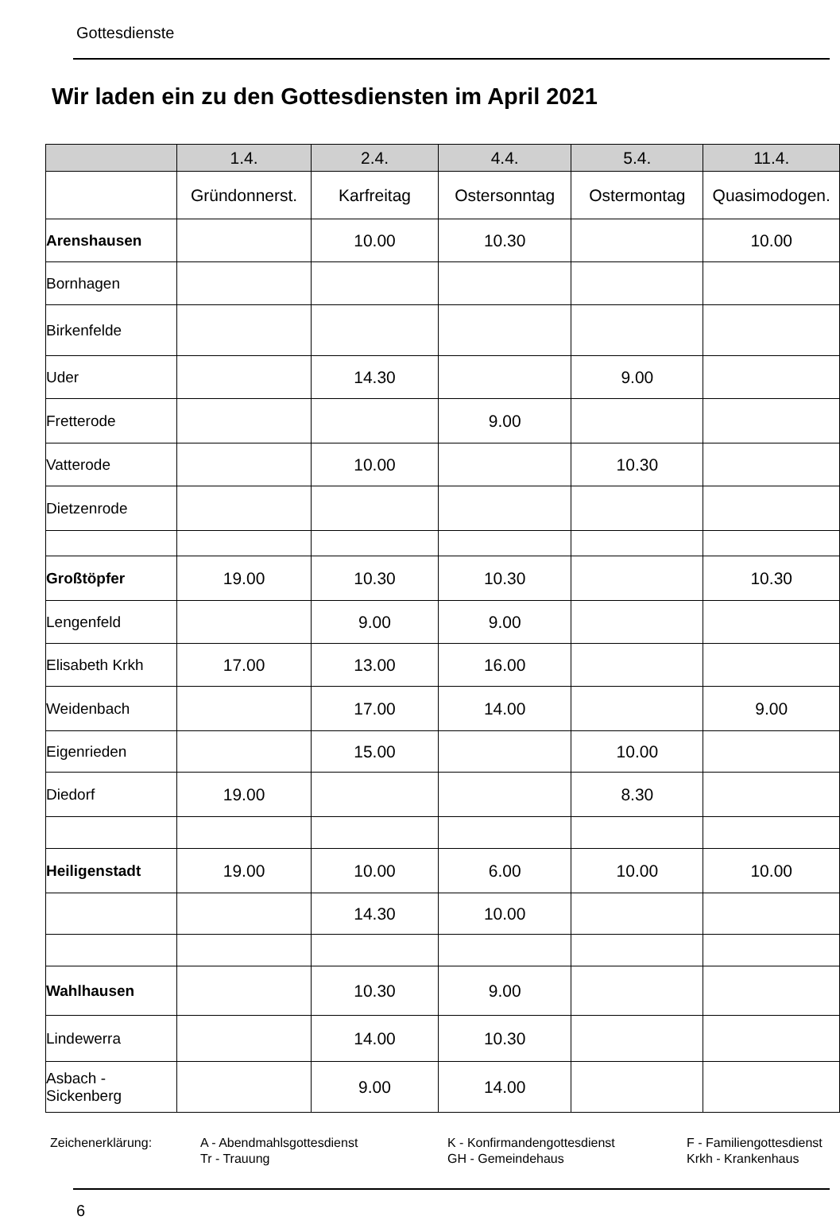Gottesdienste
Wir laden ein zu den Gottesdiensten im April 2021
| | 1.4. | 2.4. | 4.4. | 5.4. | 11.4. |
| --- | --- | --- | --- | --- | --- |
| | Gründonnerst. | Karfreitag | Ostersonntag | Ostermontag | Quasimodogen. |
| Arenshausen | | 10.00 | 10.30 | | 10.00 |
| Bornhagen | | | | | |
| Birkenfelde | | | | | |
| Uder | | 14.30 | | 9.00 | |
| Fretterode | | | 9.00 | | |
| Vatterode | | 10.00 | | 10.30 | |
| Dietzenrode | | | | | |
| Großtöpfer | 19.00 | 10.30 | 10.30 | | 10.30 |
| Lengenfeld | | 9.00 | 9.00 | | |
| Elisabeth Krkh | 17.00 | 13.00 | 16.00 | | |
| Weidenbach | | 17.00 | 14.00 | | 9.00 |
| Eigenrieden | | 15.00 | | 10.00 | |
| Diedorf | 19.00 | | | 8.30 | |
| Heiligenstadt | 19.00 | 10.00 | 6.00 | 10.00 | 10.00 |
| | | 14.30 | 10.00 | | |
| Wahlhausen | | 10.30 | 9.00 | | |
| Lindewerra | | 14.00 | 10.30 | | |
| Asbach - Sickenberg | | 9.00 | 14.00 | | |
Zeichenerklärung:
A - Abendmahlsgottesdienst
Tr - Trauung
K - Konfirmandengottesdienst
GH - Gemeindehaus
F - Familiengottesdienst
Krkh - Krankenhaus
6